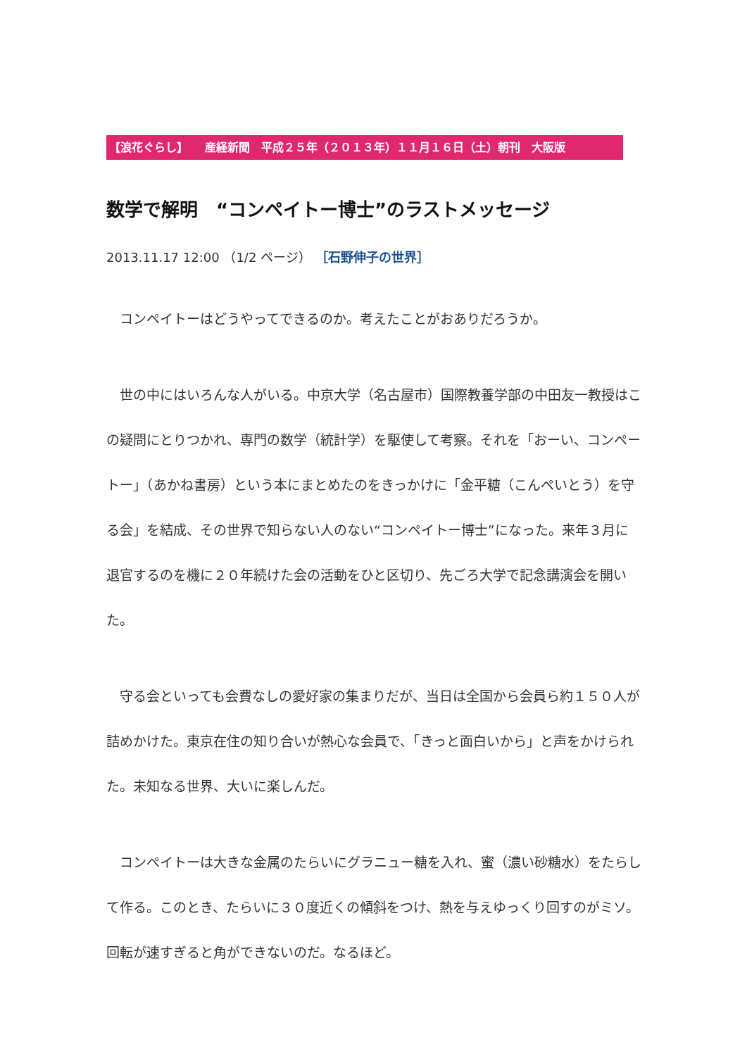【浪花ぐらし】　　産経新聞　平成２５年（２０１３年）１１月１６日（土）朝刊　大阪版
数学で解明　“コンペイトー博士”のラストメッセージ
2013.11.17 12:00 （1/2 ページ） ［石野伸子の世界］
　コンペイトーはどうやってできるのか。考えたことがおありだろうか。
　世の中にはいろんな人がいる。中京大学（名古屋市）国際教養学部の中田友一教授はこの疑問にとりつかれ、専門の数学（統計学）を駆使して考察。それを「おーい、コンペートー」（あかね書房）という本にまとめたのをきっかけに「金平糖（こんぺいとう）を守る会」を結成、その世界で知らない人のない“コンペイトー博士”になった。来年３月に退官するのを機に２０年続けた会の活動をひと区切り、先ごろ大学で記念講演会を開いた。
　守る会といっても会費なしの愛好家の集まりだが、当日は全国から会員ら約１５０人が詰めかけた。東京在住の知り合いが熱心な会員で、「きっと面白いから」と声をかけられた。未知なる世界、大いに楽しんだ。
　コンペイトーは大きな金属のたらいにグラニュー糖を入れ、蜜（濃い砂糖水）をたらして作る。このとき、たらいに３０度近くの傾斜をつけ、熱を与えゆっくり回すのがミソ。回転が速すぎると角ができないのだ。なるほど。